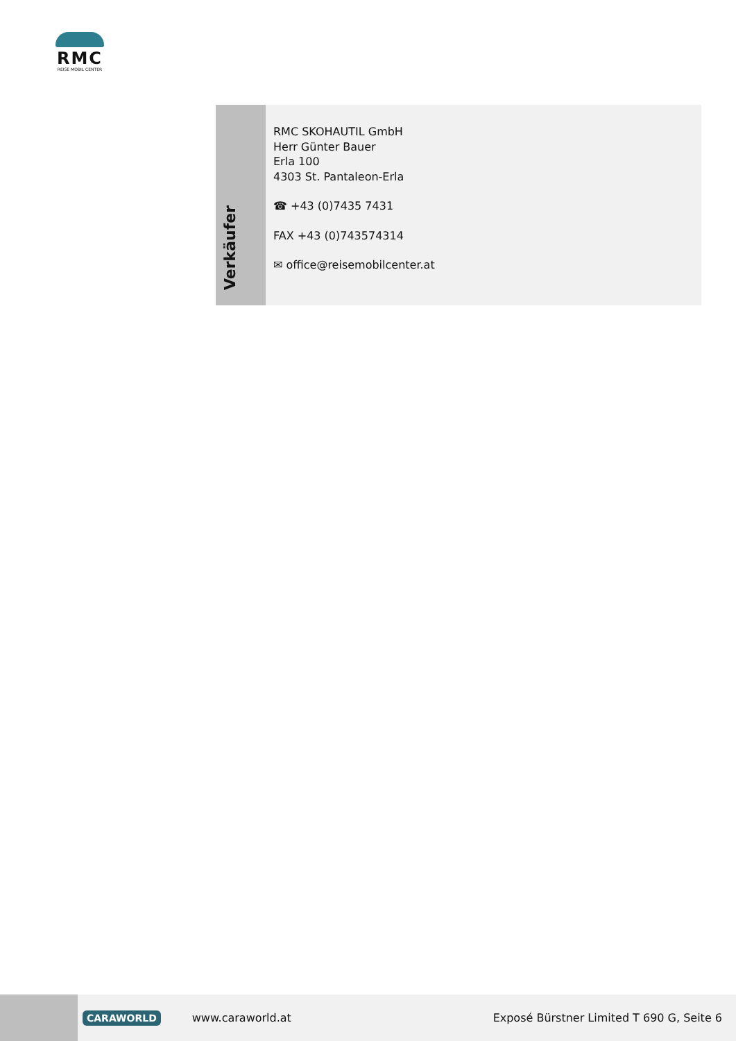RMC
REISE MOBIL CENTER
Verkäufer
RMC SKOHAUTIL GmbH
Herr Günter Bauer
Erla 100
4303 St. Pantaleon-Erla
☎ +43 (0)7435 7431
FAX +43 (0)743574314
✉ office@reisemobilcenter.at
CARAWORLD www.caraworld.at Exposé Bürstner Limited T 690 G, Seite 6